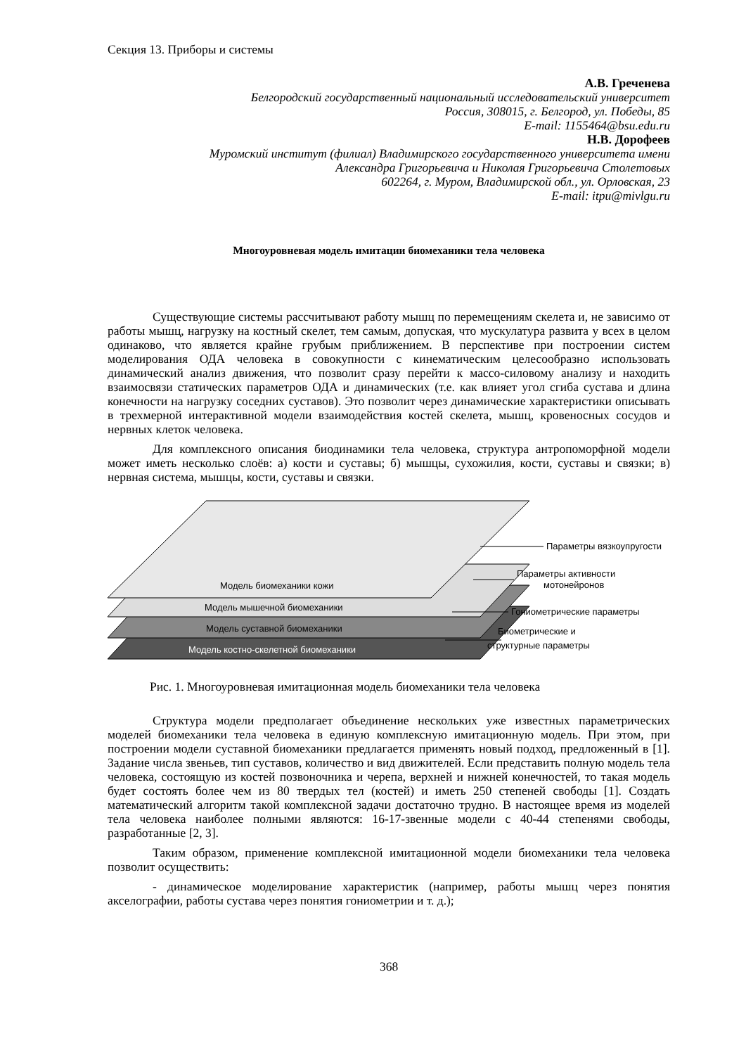Секция 13. Приборы и системы
А.В. Греченева
Белгородский государственный национальный исследовательский университет
Россия, 308015, г. Белгород, ул. Победы, 85
E-mail: 1155464@bsu.edu.ru
Н.В. Дорофеев
Муромский институт (филиал) Владимирского государственного университета имени
Александра Григорьевича и Николая Григорьевича Столетовых
602264, г. Муром, Владимирской обл., ул. Орловская, 23
E-mail: itpu@mivlgu.ru
Многоуровневая модель имитации биомеханики тела человека
Существующие системы рассчитывают работу мышц по перемещениям скелета и, не зависимо от работы мышц, нагрузку на костный скелет, тем самым, допуская, что мускулатура развита у всех в целом одинаково, что является крайне грубым приближением. В перспективе при построении систем моделирования ОДА человека в совокупности с кинематическим целесообразно использовать динамический анализ движения, что позволит сразу перейти к массо-силовому анализу и находить взаимосвязи статических параметров ОДА и динамических (т.е. как влияет угол сгиба сустава и длина конечности на нагрузку соседних суставов). Это позволит через динамические характеристики описывать в трехмерной интерактивной модели взаимодействия костей скелета, мышц, кровеносных сосудов и нервных клеток человека.
Для комплексного описания биодинамики тела человека, структура антропоморфной модели может иметь несколько слоёв: а) кости и суставы; б) мышцы, сухожилия, кости, суставы и связки; в) нервная система, мышцы, кости, суставы и связки.
Модель биомеханики кожи
Модель мышечной биомеханики
Модель суставной биомеханики
Модель костно-скелетной биомеханики
Параметры вязкоупругости
Параметры активности
мотонейронов
Гониометрические параметры
Биометрические и
структурные параметры
Рис. 1. Многоуровневая имитационная модель биомеханики тела человека
Структура модели предполагает объединение нескольких уже известных параметрических моделей биомеханики тела человека в единую комплексную имитационную модель. При этом, при построении модели суставной биомеханики предлагается применять новый подход, предложенный в [1]. Задание числа звеньев, тип суставов, количество и вид движителей. Если представить полную модель тела человека, состоящую из костей позвоночника и черепа, верхней и нижней конечностей, то такая модель будет состоять более чем из 80 твердых тел (костей) и иметь 250 степеней свободы [1]. Создать математический алгоритм такой комплексной задачи достаточно трудно. В настоящее время из моделей тела человека наиболее полными являются: 16-17-звенные модели с 40-44 степенями свободы, разработанные [2, 3].
Таким образом, применение комплексной имитационной модели биомеханики тела человека позволит осуществить:
- динамическое моделирование характеристик (например, работы мышц через понятия акселографии, работы сустава через понятия гониометрии и т. д.);
368